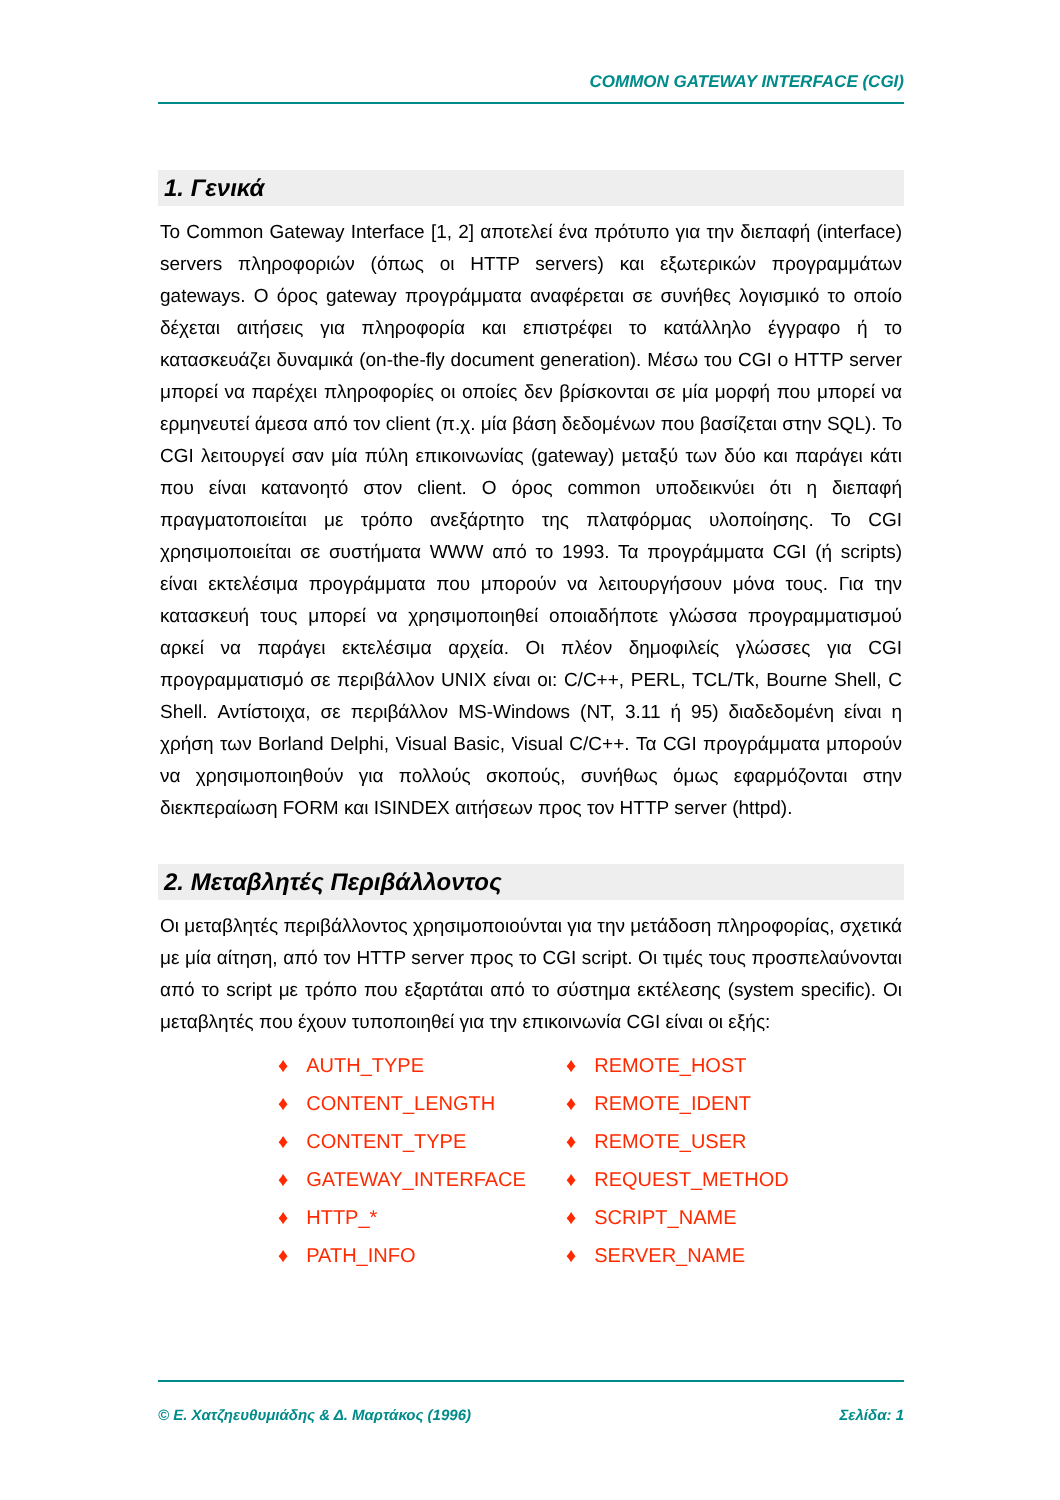COMMON GATEWAY INTERFACE (CGI)
1. Γενικά
Το Common Gateway Interface [1, 2] αποτελεί ένα πρότυπο για την διεπαφή (interface) servers πληροφοριών (όπως οι HTTP servers) και εξωτερικών προγραμμάτων gateways. Ο όρος gateway προγράμματα αναφέρεται σε συνήθες λογισμικό το οποίο δέχεται αιτήσεις για πληροφορία και επιστρέφει το κατάλληλο έγγραφο ή το κατασκευάζει δυναμικά (on-the-fly document generation). Μέσω του CGI ο HTTP server μπορεί να παρέχει πληροφορίες οι οποίες δεν βρίσκονται σε μία μορφή που μπορεί να ερμηνευτεί άμεσα από τον client (π.χ. μία βάση δεδομένων που βασίζεται στην SQL). Το CGI λειτουργεί σαν μία πύλη επικοινωνίας (gateway) μεταξύ των δύο και παράγει κάτι που είναι κατανοητό στον client. Ο όρος common υποδεικνύει ότι η διεπαφή πραγματοποιείται με τρόπο ανεξάρτητο της πλατφόρμας υλοποίησης. Το CGI χρησιμοποιείται σε συστήματα WWW από το 1993. Τα προγράμματα CGI (ή scripts) είναι εκτελέσιμα προγράμματα που μπορούν να λειτουργήσουν μόνα τους. Για την κατασκευή τους μπορεί να χρησιμοποιηθεί οποιαδήποτε γλώσσα προγραμματισμού αρκεί να παράγει εκτελέσιμα αρχεία. Οι πλέον δημοφιλείς γλώσσες για CGI προγραμματισμό σε περιβάλλον UNIX είναι οι: C/C++, PERL, TCL/Tk, Bourne Shell, C Shell. Αντίστοιχα, σε περιβάλλον MS-Windows (NT, 3.11 ή 95) διαδεδομένη είναι η χρήση των Borland Delphi, Visual Basic, Visual C/C++. Τα CGI προγράμματα μπορούν να χρησιμοποιηθούν για πολλούς σκοπούς, συνήθως όμως εφαρμόζονται στην διεκπεραίωση FORM και ISINDEX αιτήσεων προς τον HTTP server (httpd).
2. Μεταβλητές Περιβάλλοντος
Οι μεταβλητές περιβάλλοντος χρησιμοποιούνται για την μετάδοση πληροφορίας, σχετικά με μία αίτηση, από τον HTTP server προς το CGI script. Οι τιμές τους προσπελαύνονται από το script με τρόπο που εξαρτάται από το σύστημα εκτέλεσης (system specific). Οι μεταβλητές που έχουν τυποποιηθεί για την επικοινωνία CGI είναι οι εξής:
♦ AUTH_TYPE
♦ REMOTE_HOST
♦ CONTENT_LENGTH
♦ REMOTE_IDENT
♦ CONTENT_TYPE
♦ REMOTE_USER
♦ GATEWAY_INTERFACE
♦ REQUEST_METHOD
♦ HTTP_*
♦ SCRIPT_NAME
♦ PATH_INFO
♦ SERVER_NAME
© Ε. Χατζηευθυμιάδης & Δ. Μαρτάκος (1996) Σελίδα: 1